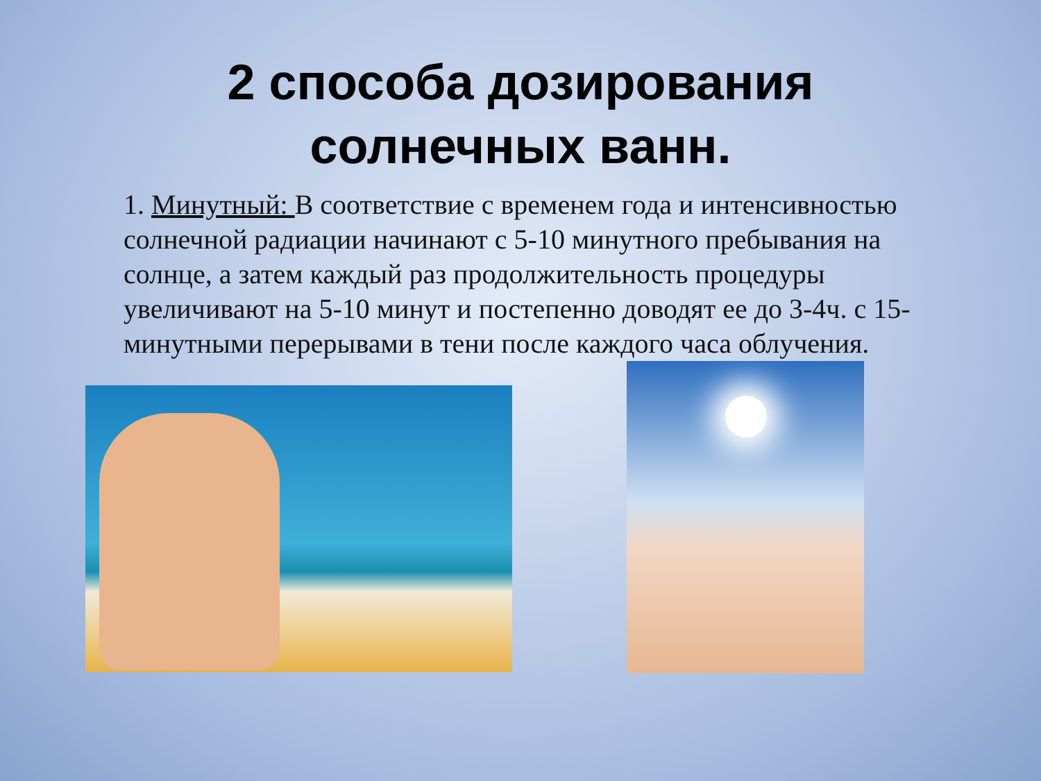2 способа дозирования
солнечных ванн.
1. Минутный: В соответствие с временем года и интенсивностью солнечной радиации начинают с 5-10 минутного пребывания на солнце, а затем каждый раз продолжительность процедуры увеличивают на 5-10 минут и постепенно доводят ее до 3-4ч. с 15-минутными перерывами в тени после каждого часа облучения.